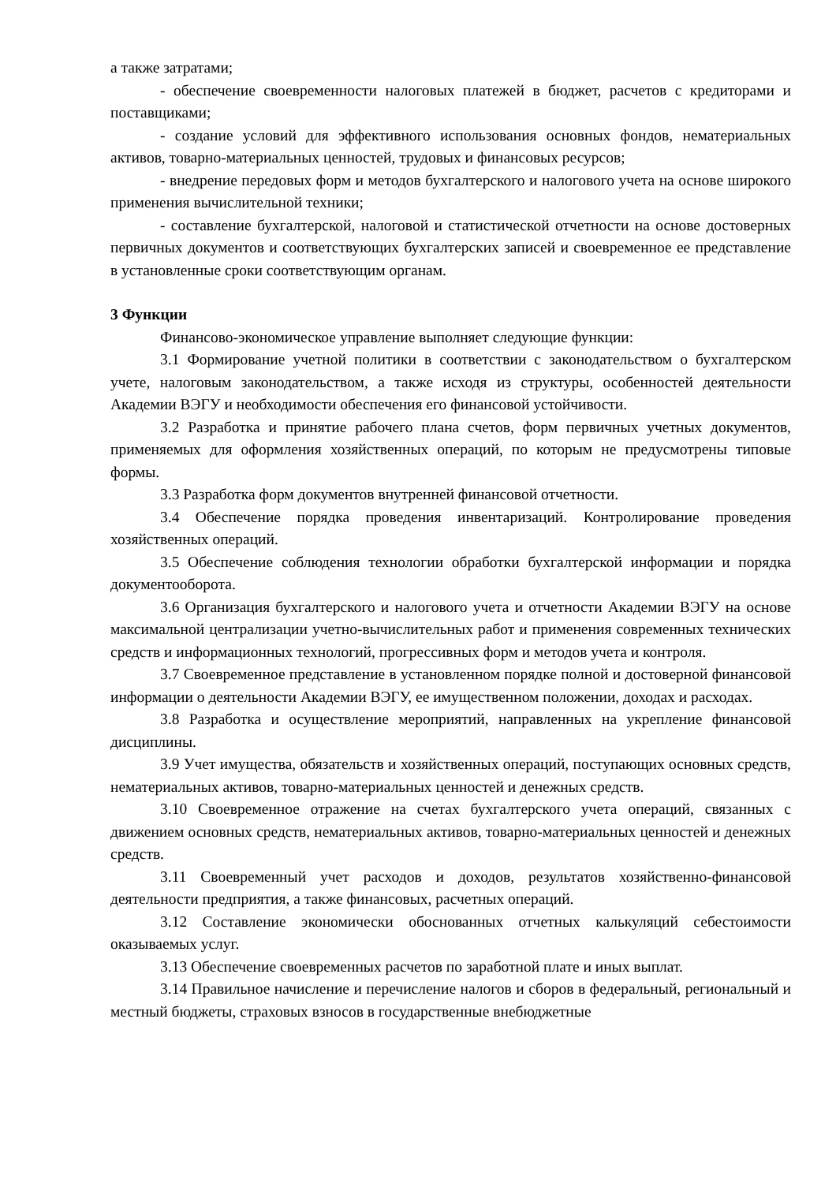а также затратами;
- обеспечение своевременности налоговых платежей в бюджет, расчетов с кредиторами и поставщиками;
- создание условий для эффективного использования основных фондов, нематериальных активов, товарно-материальных ценностей, трудовых и финансовых ресурсов;
- внедрение передовых форм и методов бухгалтерского и налогового учета на основе широкого применения вычислительной техники;
- составление бухгалтерской, налоговой и статистической отчетности на основе достоверных первичных документов и соответствующих бухгалтерских записей и своевременное ее представление в установленные сроки соответствующим органам.
3 Функции
Финансово-экономическое управление выполняет следующие функции:
3.1 Формирование учетной политики в соответствии с законодательством о бухгалтерском учете, налоговым законодательством, а также исходя из структуры, особенностей деятельности Академии ВЭГУ и необходимости обеспечения его финансовой устойчивости.
3.2 Разработка и принятие рабочего плана счетов, форм первичных учетных документов, применяемых для оформления хозяйственных операций, по которым не предусмотрены типовые формы.
3.3 Разработка форм документов внутренней финансовой отчетности.
3.4 Обеспечение порядка проведения инвентаризаций. Контролирование проведения хозяйственных операций.
3.5 Обеспечение соблюдения технологии обработки бухгалтерской информации и порядка документооборота.
3.6 Организация бухгалтерского и налогового учета и отчетности Академии ВЭГУ на основе максимальной централизации учетно-вычислительных работ и применения современных технических средств и информационных технологий, прогрессивных форм и методов учета и контроля.
3.7 Своевременное представление в установленном порядке полной и достоверной финансовой информации о деятельности Академии ВЭГУ, ее имущественном положении, доходах и расходах.
3.8 Разработка и осуществление мероприятий, направленных на укрепление финансовой дисциплины.
3.9 Учет имущества, обязательств и хозяйственных операций, поступающих основных средств, нематериальных активов, товарно-материальных ценностей и денежных средств.
3.10 Своевременное отражение на счетах бухгалтерского учета операций, связанных с движением основных средств, нематериальных активов, товарно-материальных ценностей и денежных средств.
3.11 Своевременный учет расходов и доходов, результатов хозяйственно-финансовой деятельности предприятия, а также финансовых, расчетных операций.
3.12 Составление экономически обоснованных отчетных калькуляций себестоимости оказываемых услуг.
3.13 Обеспечение своевременных расчетов по заработной плате и иных выплат.
3.14 Правильное начисление и перечисление налогов и сборов в федеральный, региональный и местный бюджеты, страховых взносов в государственные внебюджетные